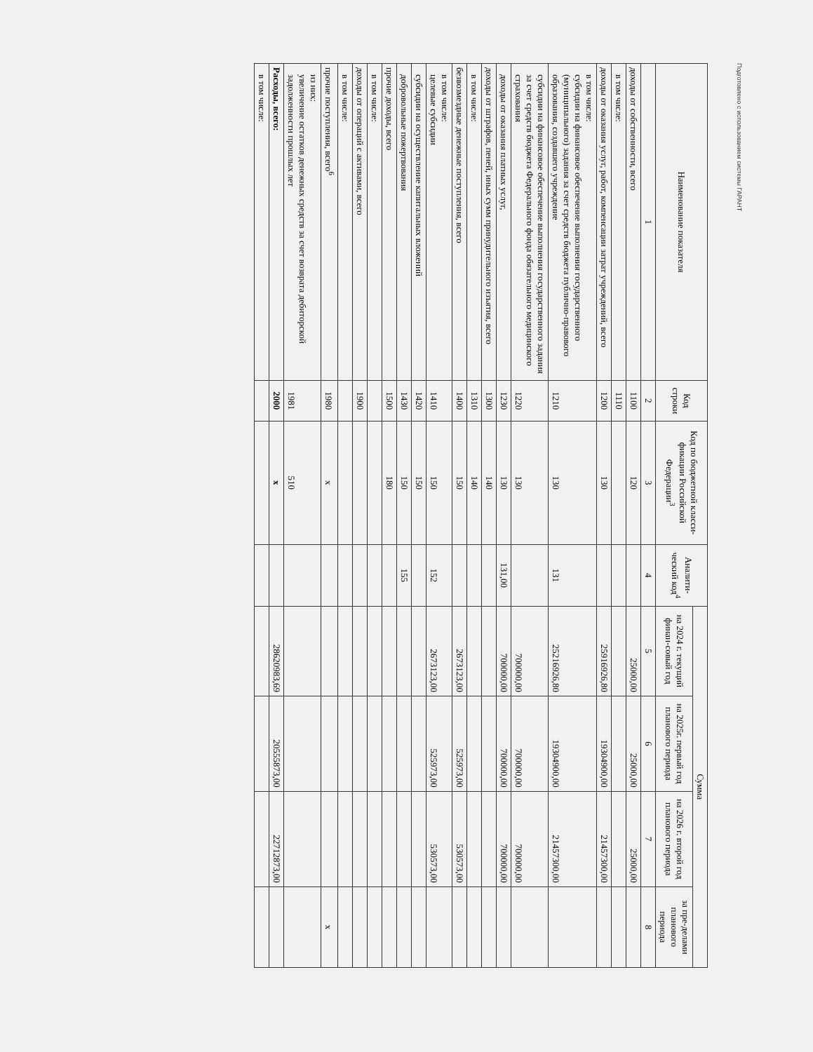Подготовлено с использованием системы ГАРАНТ
| Наименование показателя | Код строки | Код по бюджетной класси-фикации Российской Федерации<sup>3</sup> | Аналити-ческий код<sup>4</sup> | Сумма | | | |
| --- | --- | --- | --- | --- | --- | --- | --- |
| | | | | на 2024 г. текущий финан-совый год | на 2025г. первый год планового периода | на 2026 г. второй год планового периода | за пре-делами планового периода |
| 1 | 2 | 3 | 4 | 5 | 6 | 7 | 8 |
| доходы от собственности, всего | 1100 | 120 | | 25000,00 | 25000,00 | 25000,00 | |
| в том числе: | 1110 | | | | | | |
| доходы от оказания услуг, работ, компенсации затрат учреждений, всего | 1200 | 130 | | 25916926,80 | 19304900,00 | 21457300,00 | |
| в том числе: субсидии на финансовое обеспечение выполнения государственного (муниципального) задания за счет средств бюджета публично-правового образования, создавшего учреждение | 1210 | 130 | 131 | 25216926,80 | 19304900,00 | 21457300,00 | |
| субсидии на финансовое обеспечение выполнения государственного задания за счет средств бюджета Федерального фонда обязательного медицинского страхования | 1220 | 130 | | 700000,00 | 700000,00 | 700000,00 | |
| доходы от оказания платных услуг, | 1230 | 130 | 131,00 | 700000,00 | 700000,00 | 700000,00 | |
| доходы от штрафов, пеней, иных сумм принудительного изъятия, всего | 1300 | 140 | | | | | |
| в том числе: | 1310 | 140 | | | | | |
| безвозмездные денежные поступления, всего | 1400 | 150 | | 2673123,00 | 525973,00 | 530573,00 | |
| в том числе: целевые субсидии | 1410 | 150 | 152 | 2673123,00 | 525973,00 | 530573,00 | |
| субсидии на осуществление капитальных вложений | 1420 | 150 | | | | | |
| добровольные пожертвования | 1430 | 150 | 155 | | | | |
| прочие доходы, всего | 1500 | 180 | | | | | |
| в том числе: | | | | | | | |
| доходы от операций с активами, всего | 1900 | | | | | | |
| в том числе: | | | | | | | |
| прочие поступления, всего<sup>6</sup> | 1980 | x | | | | | x |
| из них: увеличение остатков денежных средств за счет возврата дебиторской задолженности прошлых лет | 1981 | 510 | | | | | |
| Расходы, всего: | 2000 | x | | 28620983,69 | 20555873,00 | 22712873,00 | |
| в том числе: | | | | | | | |